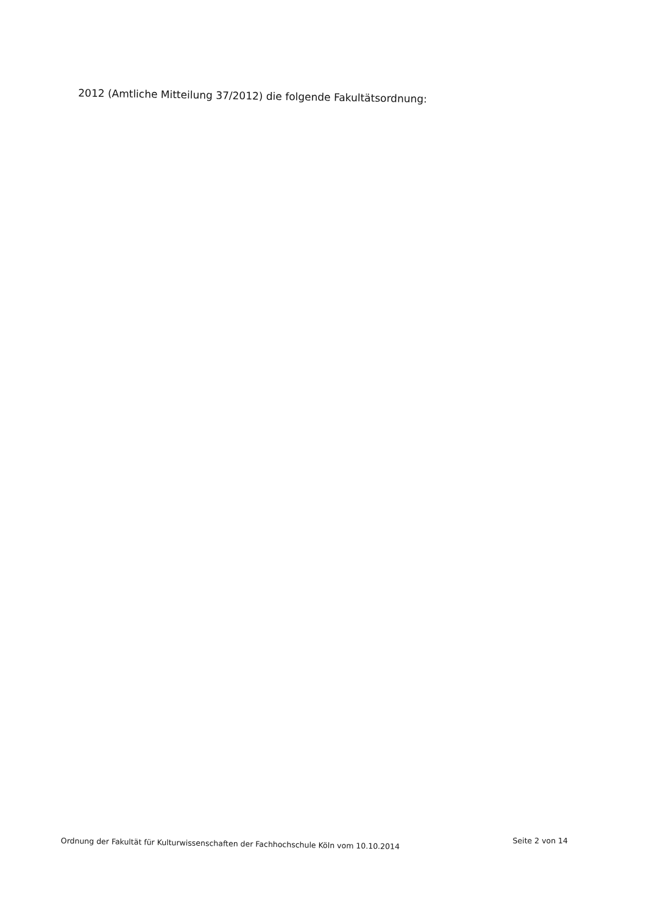2012 (Amtliche Mitteilung 37/2012) die folgende Fakultätsordnung:
Ordnung der Fakultät für Kulturwissenschaften der Fachhochschule Köln vom 10.10.2014 Seite 2 von 14